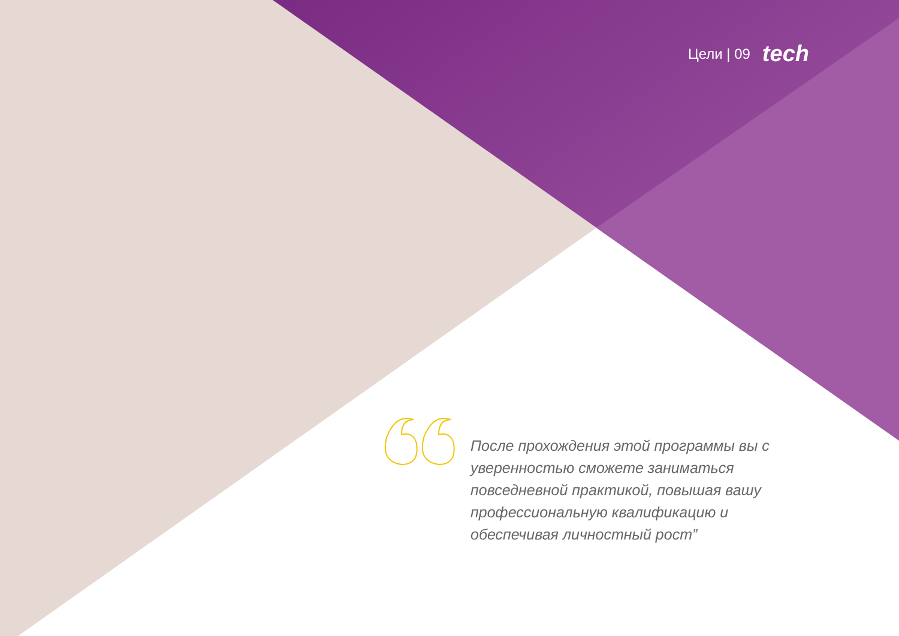Цели | 09 tech
После прохождения этой программы вы с уверенностью сможете заниматься повседневной практикой, повышая вашу профессиональную квалификацию и обеспечивая личностный рост”